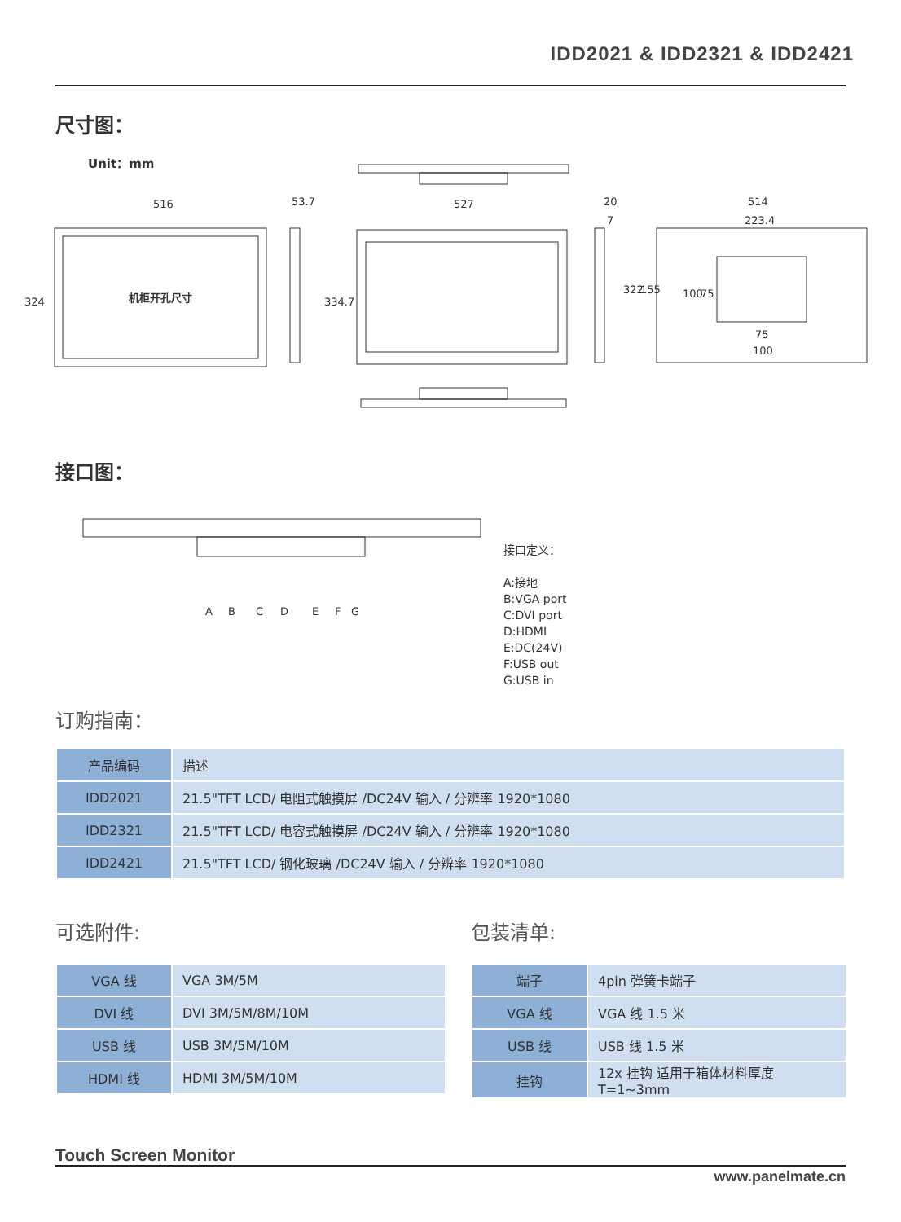IDD2021 & IDD2321 & IDD2421
尺寸图：
Unit：mm
516
53.7
527
20
7
514
223.4
机柜开孔尺寸
324
334.7
322
155
100
75
75
100
接口图：
A
B
C
D
E
F
G
接口定义：
A:接地
B:VGA port
C:DVI port
D:HDMI
E:DC(24V)
F:USB out
G:USB in
订购指南：
| 产品编码 | 描述 |
| IDD2021 | 21.5"TFT LCD/ 电阻式触摸屏 /DC24V 输入 / 分辨率 1920*1080 |
| IDD2321 | 21.5"TFT LCD/ 电容式触摸屏 /DC24V 输入 / 分辨率 1920*1080 |
| IDD2421 | 21.5"TFT LCD/ 钢化玻璃 /DC24V 输入 / 分辨率 1920*1080 |
可选附件:
| VGA 线 | VGA 3M/5M |
| DVI 线 | DVI 3M/5M/8M/10M |
| USB 线 | USB 3M/5M/10M |
| HDMI 线 | HDMI 3M/5M/10M |
包装清单:
| 端子 | 4pin 弹簧卡端子 |
| VGA 线 | VGA 线 1.5 米 |
| USB 线 | USB 线 1.5 米 |
| 挂钩 | 12x 挂钩 适用于箱体材料厚度T=1~3mm |
Touch Screen Monitor
www.panelmate.cn